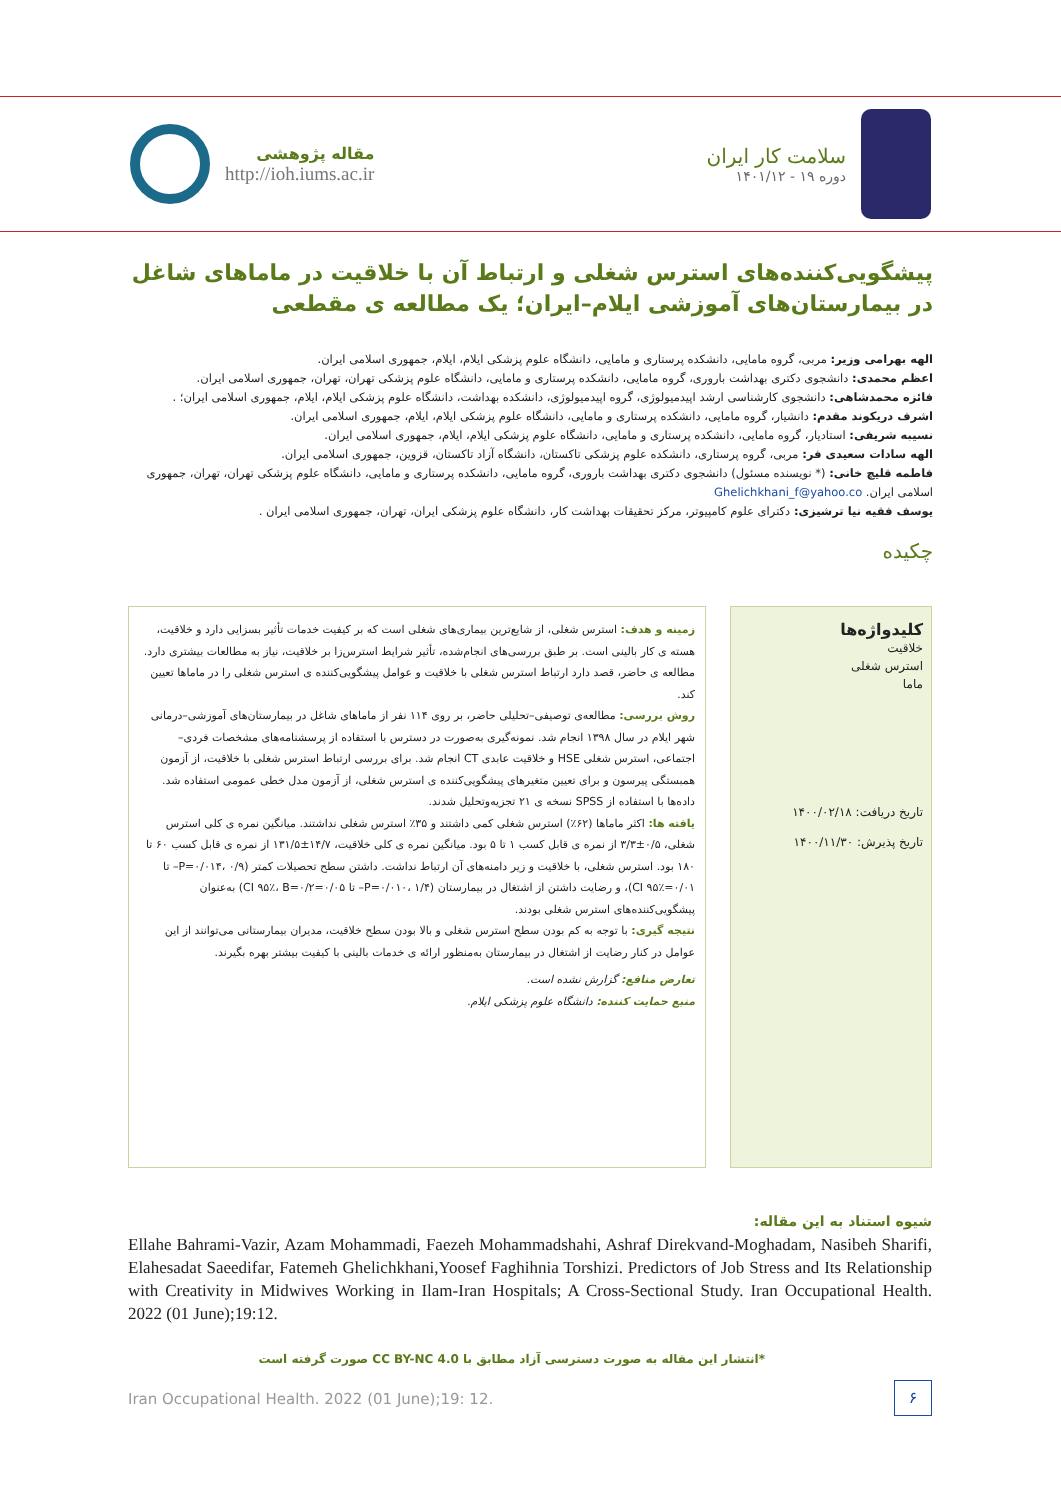مقاله پژوهشی
http://ioh.iums.ac.ir
سلامت کار ایران
دوره ۱۹ - ۱۴۰۱/۱۲
پیشگویی‌کننده‌های استرس شغلی و ارتباط آن با خلاقیت در ماماهای شاغل در بیمارستان‌های آموزشی ایلام–ایران؛ یک مطالعه ی مقطعی
الهه بهرامی وزیر: مربی، گروه مامایی، دانشکده پرستاری و مامایی، دانشگاه علوم پزشکی ایلام، ایلام، جمهوری اسلامی ایران.
اعظم محمدی: دانشجوی دکتری بهداشت باروری، گروه مامایی، دانشکده پرستاری و مامایی، دانشگاه علوم پزشکی تهران، تهران، جمهوری اسلامی ایران.
فائزه محمدشاهی: دانشجوی کارشناسی ارشد اپیدمیولوژی، گروه اپیدمیولوژی، دانشکده بهداشت، دانشگاه علوم پزشکی ایلام، ایلام، جمهوری اسلامی ایران؛ .
اشرف دریکوند مقدم: دانشیار، گروه مامایی، دانشکده پرستاری و مامایی، دانشگاه علوم پزشکی ایلام، ایلام، جمهوری اسلامی ایران.
نسیبه شریفی: استادیار، گروه مامایی، دانشکده پرستاری و مامایی، دانشگاه علوم پزشکی ایلام، ایلام، جمهوری اسلامی ایران.
الهه سادات سعیدی فر: مربی، گروه پرستاری، دانشکده علوم پزشکی تاکستان، دانشگاه آزاد تاکستان، قزوین، جمهوری اسلامی ایران.
فاطمه قلیچ خانی: (* نویسنده مسئول) دانشجوی دکتری بهداشت باروری، گروه مامایی، دانشکده پرستاری و مامایی، دانشگاه علوم پزشکی تهران، تهران، جمهوری اسلامی ایران. Ghelichkhani_f@yahoo.co
یوسف فقیه نیا ترشیزی: دکترای علوم کامپیوتر، مرکز تحقیقات بهداشت کار، دانشگاه علوم پزشکی ایران، تهران، جمهوری اسلامی ایران .
چکیده
زمینه و هدف: استرس شغلی، از شایع‌ترین بیماری‌های شغلی است که بر کیفیت خدمات تأثیر بسزایی دارد و خلاقیت، هسته ی کار بالینی است. بر طبق بررسی‌های انجام‌شده، تأثیر شرایط استرس‌زا بر خلاقیت، نیاز به مطالعات بیشتری دارد. مطالعه ی حاضر، قصد دارد ارتباط استرس شغلی با خلاقیت و عوامل پیشگویی‌کننده ی استرس شغلی را در ماماها تعیین کند.
روش بررسی: مطالعه‌ی توصیفی–تحلیلی حاضر، بر روی ۱۱۴ نفر از ماماهای شاغل در بیمارستان‌های آموزشی–درمانی شهر ایلام در سال ۱۳۹۸ انجام شد. نمونه‌گیری به‌صورت در دسترس با استفاده از پرسشنامه‌های مشخصات فردی–اجتماعی، استرس شغلی HSE و خلاقیت عابدی CT انجام شد. برای بررسی ارتباط استرس شغلی با خلاقیت، از آزمون همبستگی پیرسون و برای تعیین متغیرهای پیشگویی‌کننده ی استرس شغلی، از آزمون مدل خطی عمومی استفاده شد. داده‌ها با استفاده از SPSS نسخه ی ۲۱ تجزیه‌وتحلیل شدند.
یافته ها: اکثر ماماها (۶۲٪) استرس شغلی کمی داشتند و ۳۵٪ استرس شغلی نداشتند. میانگین نمره ی کلی استرس شغلی، ۰/۵±۳/۳ از نمره ی قابل کسب ۱ تا ۵ بود. میانگین نمره ی کلی خلاقیت، ۱۴/۷±۱۳۱/۵ از نمره ی قابل کسب ۶۰ تا ۱۸۰ بود. استرس شغلی، با خلاقیت و زیر دامنه‌های آن ارتباط نداشت. داشتن سطح تحصیلات کمتر (P=۰/۰۱۴، ۰/۹– تا ۰/۰۱=CI ۹۵٪)، و رضایت داشتن از اشتغال در بیمارستان (P=۰/۰۱۰، ۱/۴– تا ۰/۰۵=CI ۹۵٪، B=۰/۲) به‌عنوان پیشگویی‌کننده‌های استرس شغلی بودند.
نتیجه گیری: با توجه به کم بودن سطح استرس شغلی و بالا بودن سطح خلاقیت، مدیران بیمارستانی می‌توانند از این عوامل در کنار رضایت از اشتغال در بیمارستان به‌منظور ارائه ی خدمات بالینی با کیفیت بیشتر بهره بگیرند.
تعارض منافع: گزارش نشده است.
منبع حمایت کننده: دانشگاه علوم پزشکی ایلام.
کلیدواژه‌ها
خلاقیت
استرس شغلی
ماما
تاریخ دریافت: ۱۴۰۰/۰۲/۱۸
تاریخ پذیرش: ۱۴۰۰/۱۱/۳۰
شیوه استناد به این مقاله:
Ellahe Bahrami-Vazir, Azam Mohammadi, Faezeh Mohammadshahi, Ashraf Direkvand-Moghadam, Nasibeh Sharifi, Elahesadat Saeedifar, Fatemeh Ghelichkhani,Yoosef Faghihnia Torshizi. Predictors of Job Stress and Its Relationship with Creativity in Midwives Working in Ilam-Iran Hospitals; A Cross-Sectional Study. Iran Occupational Health. 2022 (01 June);19:12.
*انتشار این مقاله به صورت دسترسی آزاد مطابق با CC BY-NC 4.0 صورت گرفته است
Iran Occupational Health. 2022 (01 June);19: 12.
۶